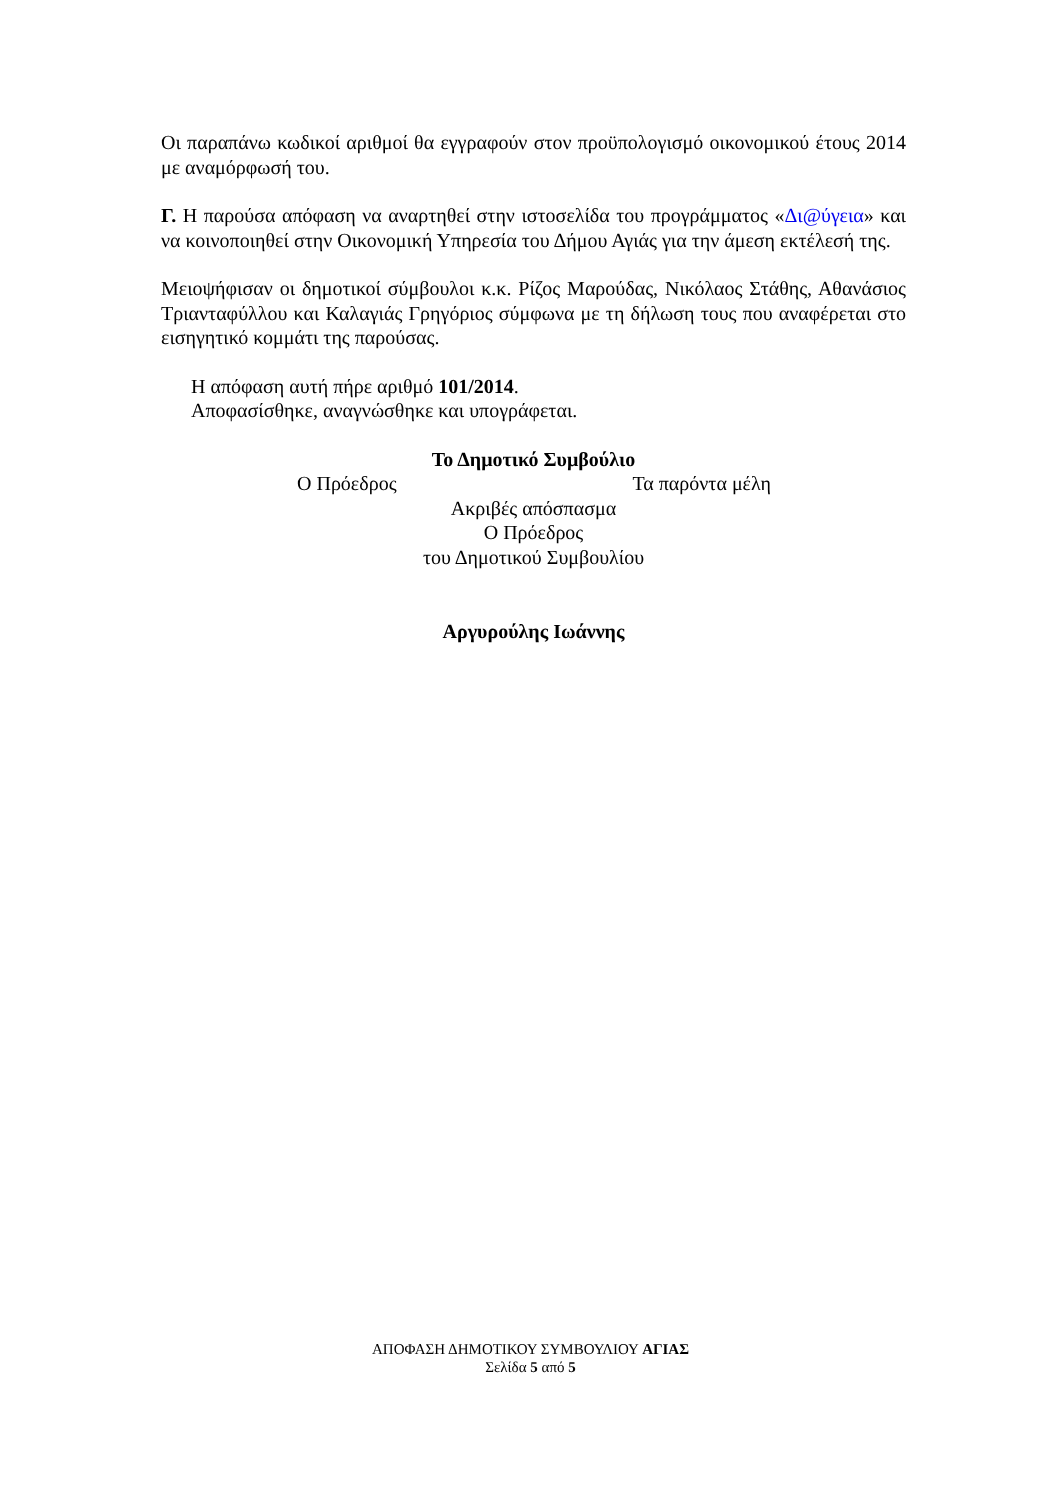Οι παραπάνω κωδικοί αριθμοί θα εγγραφούν στον προϋπολογισμό οικονομικού έτους 2014 με αναμόρφωσή του.
Γ. Η παρούσα απόφαση να αναρτηθεί στην ιστοσελίδα του προγράμματος «Δι@ύγεια» και να κοινοποιηθεί στην Οικονομική Υπηρεσία του Δήμου Αγιάς για την άμεση εκτέλεσή της.
Μειοψήφισαν οι δημοτικοί σύμβουλοι κ.κ. Ρίζος Μαρούδας, Νικόλαος Στάθης, Αθανάσιος Τριανταφύλλου και Καλαγιάς Γρηγόριος σύμφωνα με τη δήλωση τους που αναφέρεται στο εισηγητικό κομμάτι της παρούσας.
Η απόφαση αυτή πήρε αριθμό 101/2014.
Αποφασίσθηκε, αναγνώσθηκε και υπογράφεται.
Το Δημοτικό Συμβούλιο
Ο Πρόεδρος Τα παρόντα μέλη
Ακριβές απόσπασμα
Ο Πρόεδρος
του Δημοτικού Συμβουλίου
Αργυρούλης Ιωάννης
ΑΠΟΦΑΣΗ ΔΗΜΟΤΙΚΟΥ ΣΥΜΒΟΥΛΙΟΥ ΑΓΙΑΣ
Σελίδα 5 από 5